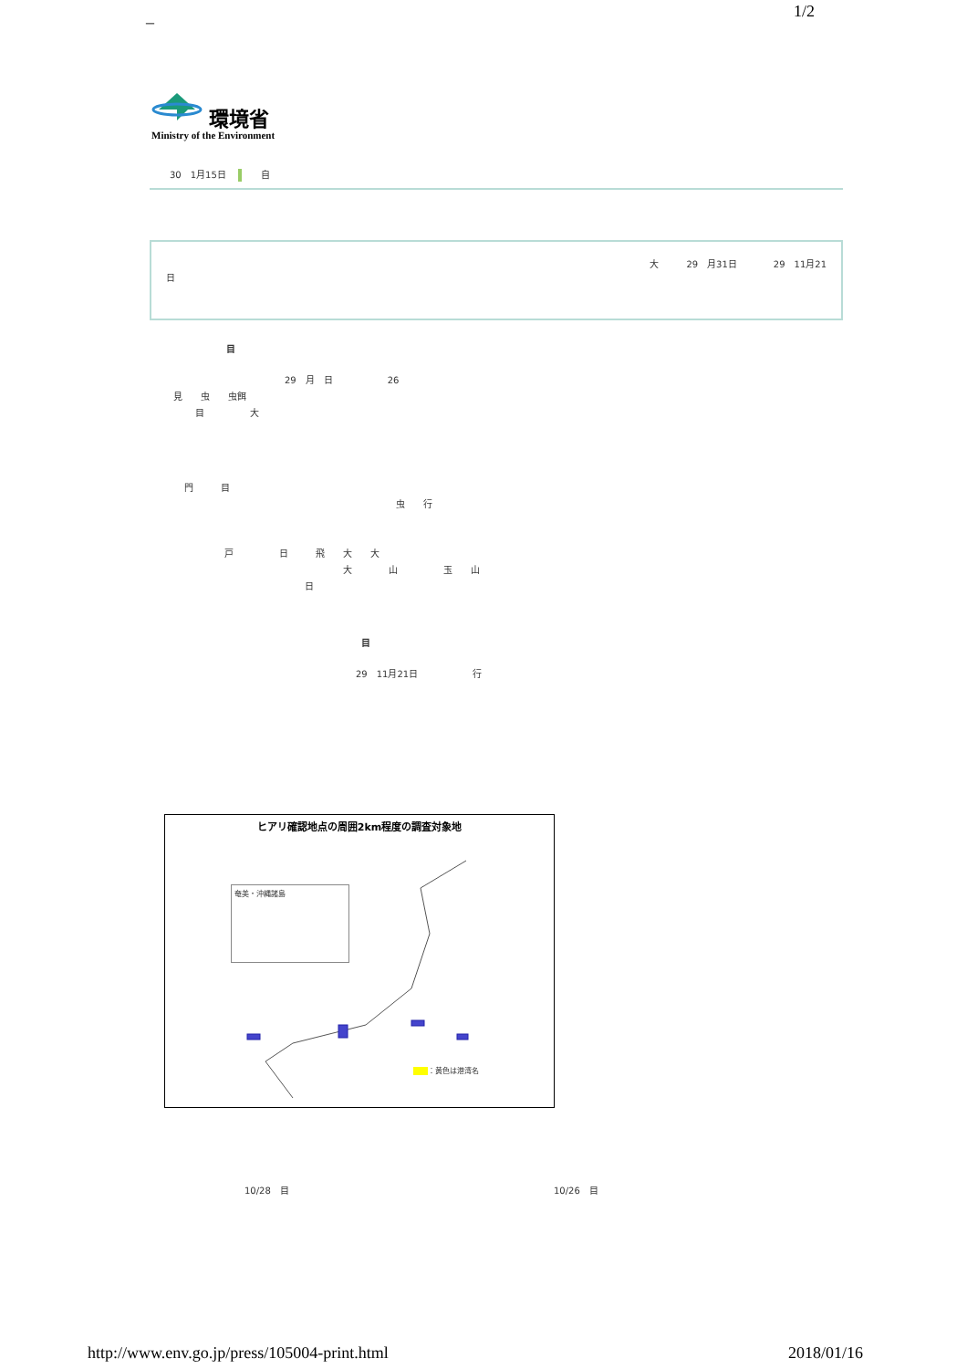_ 1/2
環境省
Ministry of the Environment
30　1月15日 自
大　　　29　月31日　　　　29　11月21
日
目
29　月　日　　　　　　26
見　　虫　　虫餌
目　　　　　大
門　　　目
虫　　行
戸　　　　　日　　　飛　　大　　大
大　　　　山　　　　　玉　　山
日
目
29　11月21日　　　　　　行
ヒアリ確認地点の周囲2km程度の調査対象地
奄美・沖縄諸島
　　 ：黄色は港湾名
10/28　目 10/26　目
http://www.env.go.jp/press/105004-print.html
2018/01/16